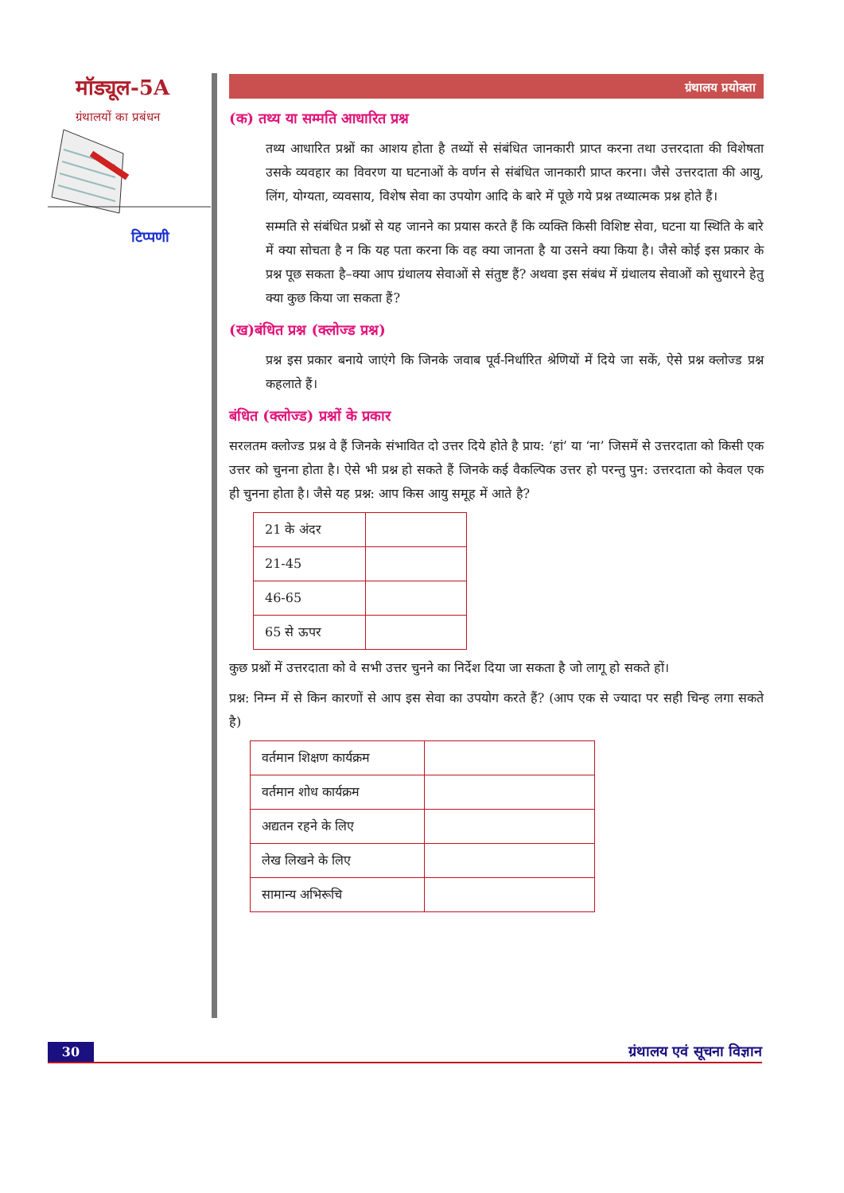मॉड्यूल-5A
ग्रंथालयों का प्रबंधन
टिप्पणी
ग्रंथालय प्रयोक्ता
(क) तथ्य या सम्मति आधारित प्रश्न
तथ्य आधारित प्रश्नों का आशय होता है तथ्यों से संबंधित जानकारी प्राप्त करना तथा उत्तरदाता की विशेषता उसके व्यवहार का विवरण या घटनाओं के वर्णन से संबंधित जानकारी प्राप्त करना। जैसे उत्तरदाता की आयु, लिंग, योग्यता, व्यवसाय, विशेष सेवा का उपयोग आदि के बारे में पूछे गये प्रश्न तथ्यात्मक प्रश्न होते हैं।
सम्मति से संबंधित प्रश्नों से यह जानने का प्रयास करते हैं कि व्यक्ति किसी विशिष्ट सेवा, घटना या स्थिति के बारे में क्या सोचता है न कि यह पता करना कि वह क्या जानता है या उसने क्या किया है। जैसे कोई इस प्रकार के प्रश्न पूछ सकता है–क्या आप ग्रंथालय सेवाओं से संतुष्ट हैं? अथवा इस संबंध में ग्रंथालय सेवाओं को सुधारने हेतु क्या कुछ किया जा सकता हैं?
(ख)बंधित प्रश्न (क्लोज्ड प्रश्न)
प्रश्न इस प्रकार बनाये जाएंगे कि जिनके जवाब पूर्व-निर्धारित श्रेणियों में दिये जा सकें, ऐसे प्रश्न क्लोज्ड प्रश्न कहलाते हैं।
बंधित (क्लोज्ड) प्रश्नों के प्रकार
सरलतम क्लोज्ड प्रश्न वे हैं जिनके संभावित दो उत्तर दिये होते है प्राय: ‘हां’ या ‘ना’ जिसमें से उत्तरदाता को किसी एक उत्तर को चुनना होता है। ऐसे भी प्रश्न हो सकते हैं जिनके कई वैकल्पिक उत्तर हो परन्तु पुन: उत्तरदाता को केवल एक ही चुनना होता है। जैसे यह प्रश्न: आप किस आयु समूह में आते है?
| 21 के अंदर | |
| 21-45 | |
| 46-65 | |
| 65 से ऊपर | |
कुछ प्रश्नों में उत्तरदाता को वे सभी उत्तर चुनने का निर्देश दिया जा सकता है जो लागू हो सकते हों।
प्रश्न: निम्न में से किन कारणों से आप इस सेवा का उपयोग करते हैं? (आप एक से ज्यादा पर सही चिन्ह लगा सकते है)
| वर्तमान शिक्षण कार्यक्रम | |
| वर्तमान शोध कार्यक्रम | |
| अद्यतन रहने के लिए | |
| लेख लिखने के लिए | |
| सामान्य अभिरूचि | |
30
ग्रंथालय एवं सूचना विज्ञान